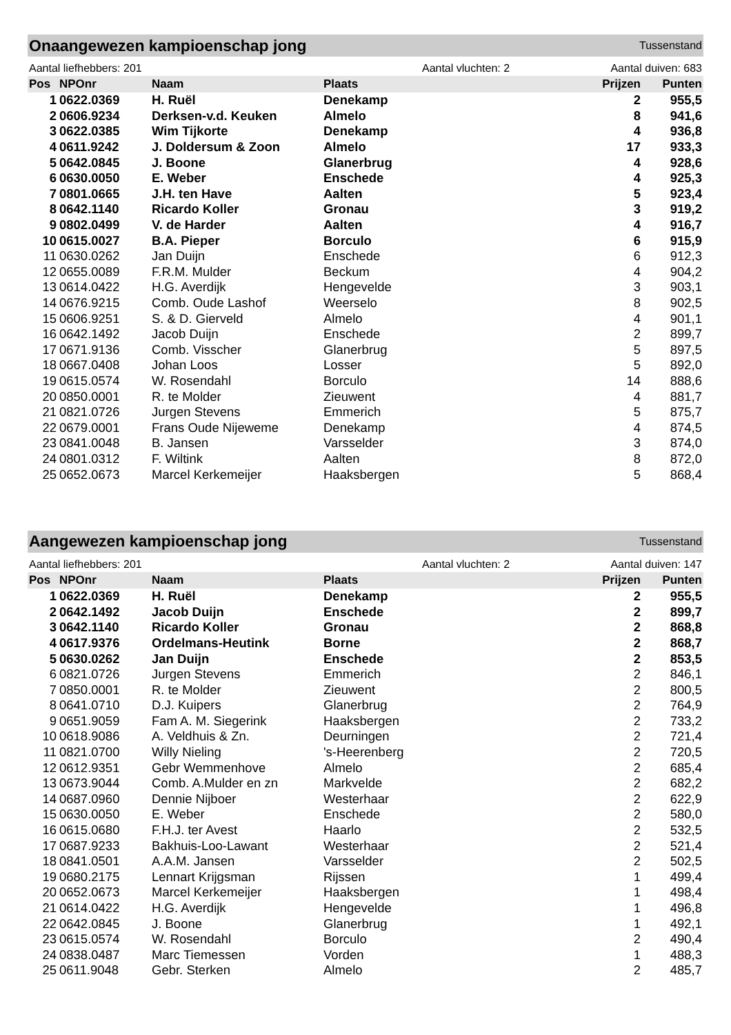Onaangewezen kampioenschap jong
Tussenstand
Aantal liefhebbers: 201 Aantal vluchten: 2 Aantal duiven: 683
| Pos | NPOnr | Naam | Plaats | Prijzen | Punten |
| --- | --- | --- | --- | --- | --- |
| 1 | 0622.0369 | H. Ruël | Denekamp | 2 | 955,5 |
| 2 | 0606.9234 | Derksen-v.d. Keuken | Almelo | 8 | 941,6 |
| 3 | 0622.0385 | Wim Tijkorte | Denekamp | 4 | 936,8 |
| 4 | 0611.9242 | J. Doldersum & Zoon | Almelo | 17 | 933,3 |
| 5 | 0642.0845 | J. Boone | Glanerbrug | 4 | 928,6 |
| 6 | 0630.0050 | E. Weber | Enschede | 4 | 925,3 |
| 7 | 0801.0665 | J.H. ten Have | Aalten | 5 | 923,4 |
| 8 | 0642.1140 | Ricardo Koller | Gronau | 3 | 919,2 |
| 9 | 0802.0499 | V. de Harder | Aalten | 4 | 916,7 |
| 10 | 0615.0027 | B.A. Pieper | Borculo | 6 | 915,9 |
| 11 | 0630.0262 | Jan Duijn | Enschede | 6 | 912,3 |
| 12 | 0655.0089 | F.R.M. Mulder | Beckum | 4 | 904,2 |
| 13 | 0614.0422 | H.G. Averdijk | Hengevelde | 3 | 903,1 |
| 14 | 0676.9215 | Comb. Oude Lashof | Weerselo | 8 | 902,5 |
| 15 | 0606.9251 | S. & D. Gierveld | Almelo | 4 | 901,1 |
| 16 | 0642.1492 | Jacob Duijn | Enschede | 2 | 899,7 |
| 17 | 0671.9136 | Comb. Visscher | Glanerbrug | 5 | 897,5 |
| 18 | 0667.0408 | Johan Loos | Losser | 5 | 892,0 |
| 19 | 0615.0574 | W. Rosendahl | Borculo | 14 | 888,6 |
| 20 | 0850.0001 | R. te Molder | Zieuwent | 4 | 881,7 |
| 21 | 0821.0726 | Jurgen Stevens | Emmerich | 5 | 875,7 |
| 22 | 0679.0001 | Frans Oude Nijeweme | Denekamp | 4 | 874,5 |
| 23 | 0841.0048 | B. Jansen | Varsselder | 3 | 874,0 |
| 24 | 0801.0312 | F. Wiltink | Aalten | 8 | 872,0 |
| 25 | 0652.0673 | Marcel Kerkemeijer | Haaksbergen | 5 | 868,4 |
Aangewezen kampioenschap jong
Tussenstand
Aantal liefhebbers: 201 Aantal vluchten: 2 Aantal duiven: 147
| Pos | NPOnr | Naam | Plaats | Prijzen | Punten |
| --- | --- | --- | --- | --- | --- |
| 1 | 0622.0369 | H. Ruël | Denekamp | 2 | 955,5 |
| 2 | 0642.1492 | Jacob Duijn | Enschede | 2 | 899,7 |
| 3 | 0642.1140 | Ricardo Koller | Gronau | 2 | 868,8 |
| 4 | 0617.9376 | Ordelmans-Heutink | Borne | 2 | 868,7 |
| 5 | 0630.0262 | Jan Duijn | Enschede | 2 | 853,5 |
| 6 | 0821.0726 | Jurgen Stevens | Emmerich | 2 | 846,1 |
| 7 | 0850.0001 | R. te Molder | Zieuwent | 2 | 800,5 |
| 8 | 0641.0710 | D.J. Kuipers | Glanerbrug | 2 | 764,9 |
| 9 | 0651.9059 | Fam A. M. Siegerink | Haaksbergen | 2 | 733,2 |
| 10 | 0618.9086 | A. Veldhuis & Zn. | Deurningen | 2 | 721,4 |
| 11 | 0821.0700 | Willy Nieling | 's-Heerenberg | 2 | 720,5 |
| 12 | 0612.9351 | Gebr Wemmenhove | Almelo | 2 | 685,4 |
| 13 | 0673.9044 | Comb. A.Mulder en zn | Markvelde | 2 | 682,2 |
| 14 | 0687.0960 | Dennie Nijboer | Westerhaar | 2 | 622,9 |
| 15 | 0630.0050 | E. Weber | Enschede | 2 | 580,0 |
| 16 | 0615.0680 | F.H.J. ter Avest | Haarlo | 2 | 532,5 |
| 17 | 0687.9233 | Bakhuis-Loo-Lawant | Westerhaar | 2 | 521,4 |
| 18 | 0841.0501 | A.A.M. Jansen | Varsselder | 2 | 502,5 |
| 19 | 0680.2175 | Lennart Krijgsman | Rijssen | 1 | 499,4 |
| 20 | 0652.0673 | Marcel Kerkemeijer | Haaksbergen | 1 | 498,4 |
| 21 | 0614.0422 | H.G. Averdijk | Hengevelde | 1 | 496,8 |
| 22 | 0642.0845 | J. Boone | Glanerbrug | 1 | 492,1 |
| 23 | 0615.0574 | W. Rosendahl | Borculo | 2 | 490,4 |
| 24 | 0838.0487 | Marc Tiemessen | Vorden | 1 | 488,3 |
| 25 | 0611.9048 | Gebr. Sterken | Almelo | 2 | 485,7 |